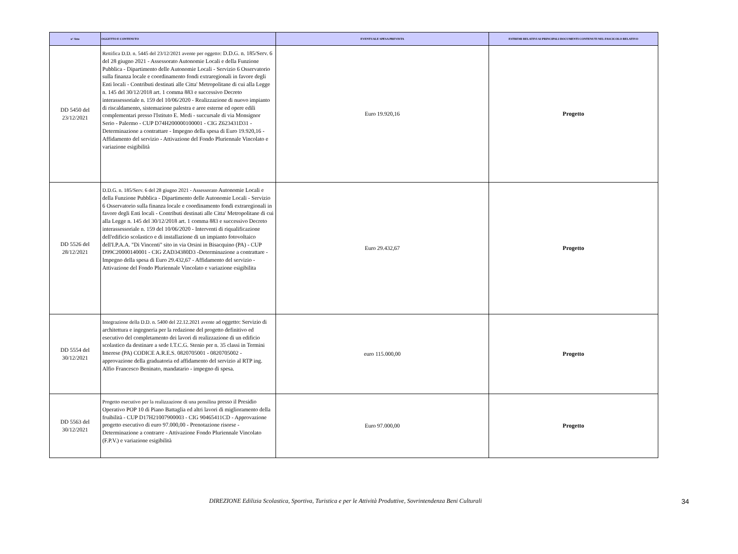| n° Atto | OGGETTO E CONTENUTO | EVENTUALE SPESA PREVISTA | ESTREMI RELATIVI AI PRINCIPALI DOCUMENTI CONTENUTI NEL FASCICOLO RELATIVO |
| --- | --- | --- | --- |
| DD 5450 del 23/12/2021 | Rettifica D.D. n. 5445 del 23/12/2021 avente per oggetto: D.D.G. n. 185/Serv. 6 del 28 giugno 2021 - Assessorato Autonomie Locali e della Funzione Pubblica - Dipartimento delle Autonomie Locali - Servizio 6 Osservatorio sulla finanza locale e coordinamento fondi extraregionali in favore degli Enti locali - Contributi destinati alle Citta' Metropolitane di cui alla Legge n. 145 del 30/12/2018 art. 1 comma 883 e successivo Decreto interassessoriale n. 159 del 10/06/2020 - Realizzazione di nuovo impianto di riscaldamento, sistemazione palestra e aree esterne ed opere edili complementari presso l'Istituto E. Medi - succursale di via Monsignor Serio - Palermo - CUP D74H200000100001 - CIG Z623431D31 - Determinazione a contrattare - Impegno della spesa di Euro 19.920,16 - Affidamento del servizio - Attivazione del Fondo Pluriennale Vincolato e variazione esigibilità | Euro 19.920,16 | Progetto |
| DD 5526 del 28/12/2021 | D.D.G. n. 185/Serv. 6 del 28 giugno 2021 - Assessorato Autonomie Locali e della Funzione Pubblica - Dipartimento delle Autonomie Locali - Servizio 6 Osservatorio sulla finanza locale e coordinamento fondi extraregionali in favore degli Enti locali - Contributi destinati alle Citta' Metropolitane di cui alla Legge n. 145 del 30/12/2018 art. 1 comma 883 e successivo Decreto interassessoriale n. 159 del 10/06/2020 - Interventi di riqualificazione dell'edificio scolastico e di installazione di un impianto fotovoltaico dell'I.P.A.A. "Di Vincenti" sito in via Orsini in Bisacquino (PA) - CUP D99C20000140001 - CIG ZAD34380D3 -Determinazione a contrattare - Impegno della spesa di Euro 29.432,67 - Affidamento del servizio - Attivazione del Fondo Pluriennale Vincolato e variazione esigibilita | Euro 29.432,67 | Progetto |
| DD 5554 del 30/12/2021 | Integrazione della D.D. n. 5400 del 22.12.2021 avente ad oggetto: Servizio di architettura e ingegneria per la redazione del progetto definitivo ed esecutivo del completamento dei lavori di realizzazione di un edificio scolastico da destinare a sede I.T.C.G. Stenio per n. 35 classi in Termini Imerese (PA) CODICE A.R.E.S. 0820705001 - 0820705002 - approvazione della graduatoria ed affidamento del servizio al RTP ing. Alfio Francesco Beninato, mandatario - impegno di spesa. | euro 115.000,00 | Progetto |
| DD 5563 del 30/12/2021 | Progetto esecutivo per la realizzazione di una pensilina presso il Presidio Operativo POP 10 di Piano Battaglia ed altri lavori di miglioramento della fruibilità - CUP D17H21007900003 - CIG 90465411CD - Approvazione progetto esecutivo di euro 97.000,00 - Prenotazione risorse - Determinazione a contrarre - Attivazione Fondo Pluriennale Vincolato (F.P.V.) e variazione esigibilità | Euro 97.000,00 | Progetto |
DIREZIONE Edilizia Scolastica, Sportiva, Turistica e per le Attività Produttive, Sovrintendenza Beni Culturali 34